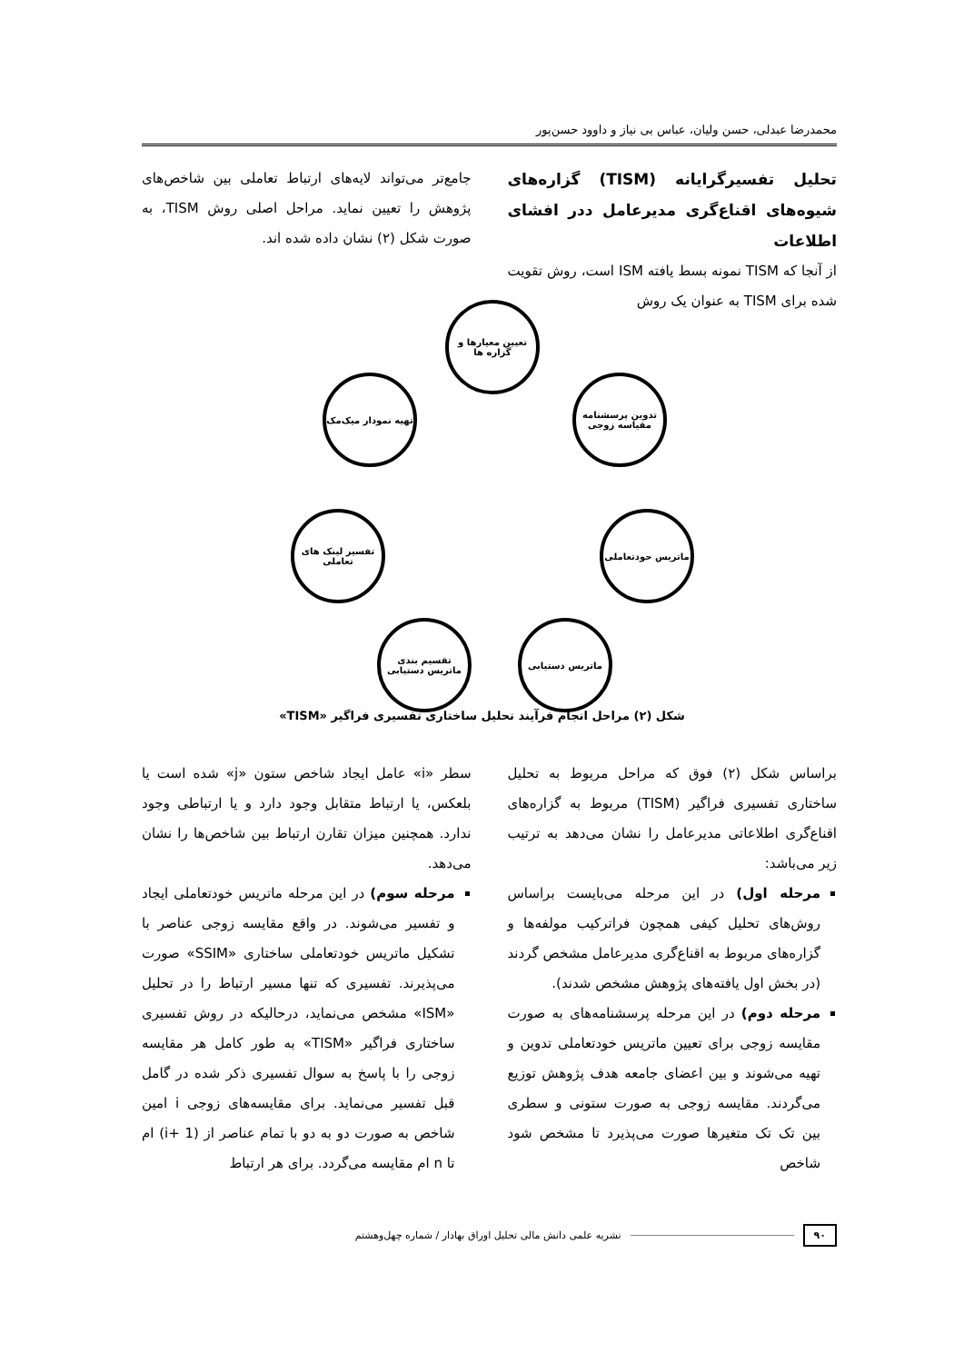محمدرضا عبدلی، حسن ولیان، عباس بی نیاز و داوود حسن‌پور
تحلیل تفسیرگرایانه (TISM) گزاره‌های شیوه‌های اقناع‌گری مدیرعامل ددر افشای اطلاعات
از آنجا که TISM نمونه بسط یافته ISM است، روش تقویت شده برای TISM به عنوان یک روش
جامع‌تر می‌تواند لایه‌های ارتباط تعاملی بین شاخص‌های پژوهش را تعیین نماید. مراحل اصلی روش TISM، به صورت شکل (۲) نشان داده شده اند.
تعیین معیارها و گزاره ها
تدوین پرسشنامه مقیاسه زوجی
ماتریس حودتعاملی
ماتریس دستیابی
تقسیم بندی ماتریس دستیابی
تفسیر لینک های تعاملی
تهیه نمودار میک‌مک
شکل (۲) مراحل انجام فرآیند تحلیل ساختاری تفسیری فراگیر «TISM»
براساس شکل (۲) فوق که مراحل مربوط به تحلیل ساختاری تفسیری فراگیر (TISM) مربوط به گزاره‌های اقناع‌گری اطلاعاتی مدیرعامل را نشان می‌دهد به ترتیب زیر می‌باشد:
مرحله اول) در این مرحله می‌بایست براساس روش‌های تحلیل کیفی همچون فراترکیب مولفه‌ها و گزاره‌های مربوط به اقناع‌گری مدیرعامل مشخص گردند (در بخش اول یافته‌های پژوهش مشخص شدند).
مرحله دوم) در این مرحله پرسشنامه‌های به صورت مقایسه زوجی برای تعیین ماتریس خودتعاملی تدوین و تهیه می‌شوند و بین اعضای جامعه هدف پژوهش توزیع می‌گردند. مقایسه زوجی به صورت ستونی و سطری بین تک تک متغیرها صورت می‌پذیرد تا مشخص شود شاخص
سطر «i» عامل ایجاد شاخص ستون «j» شده است یا بلعکس، یا ارتباط متقابل وجود دارد و یا ارتباطی وجود ندارد. همچنین میزان تقارن ارتباط بین شاخص‌ها را نشان می‌دهد.
مرحله سوم) در این مرحله ماتریس خودتعاملی ایجاد و تفسیر می‌شوند. در واقع مقایسه زوجی عناصر با تشکیل ماتریس خودتعاملی ساختاری «SSIM» صورت می‌پذیرند. تفسیری که تنها مسیر ارتباط را در تحلیل «ISM» مشخص می‌نماید، درحالیکه در روش تفسیری ساختاری فراگیر «TISM» به طور کامل هر مقایسه زوجی را با پاسخ به سوال تفسیری ذکر شده در گامل قبل تفسیر می‌نماید. برای مقایسه‌های زوجی i امین شاخص به صورت دو به دو با تمام عناصر از (i+ 1) ام تا n ام مقایسه می‌گردد. برای هر ارتباط
۹۰ نشریه علمی دانش مالی تحلیل اوراق بهادار / شماره چهل‌وهشتم